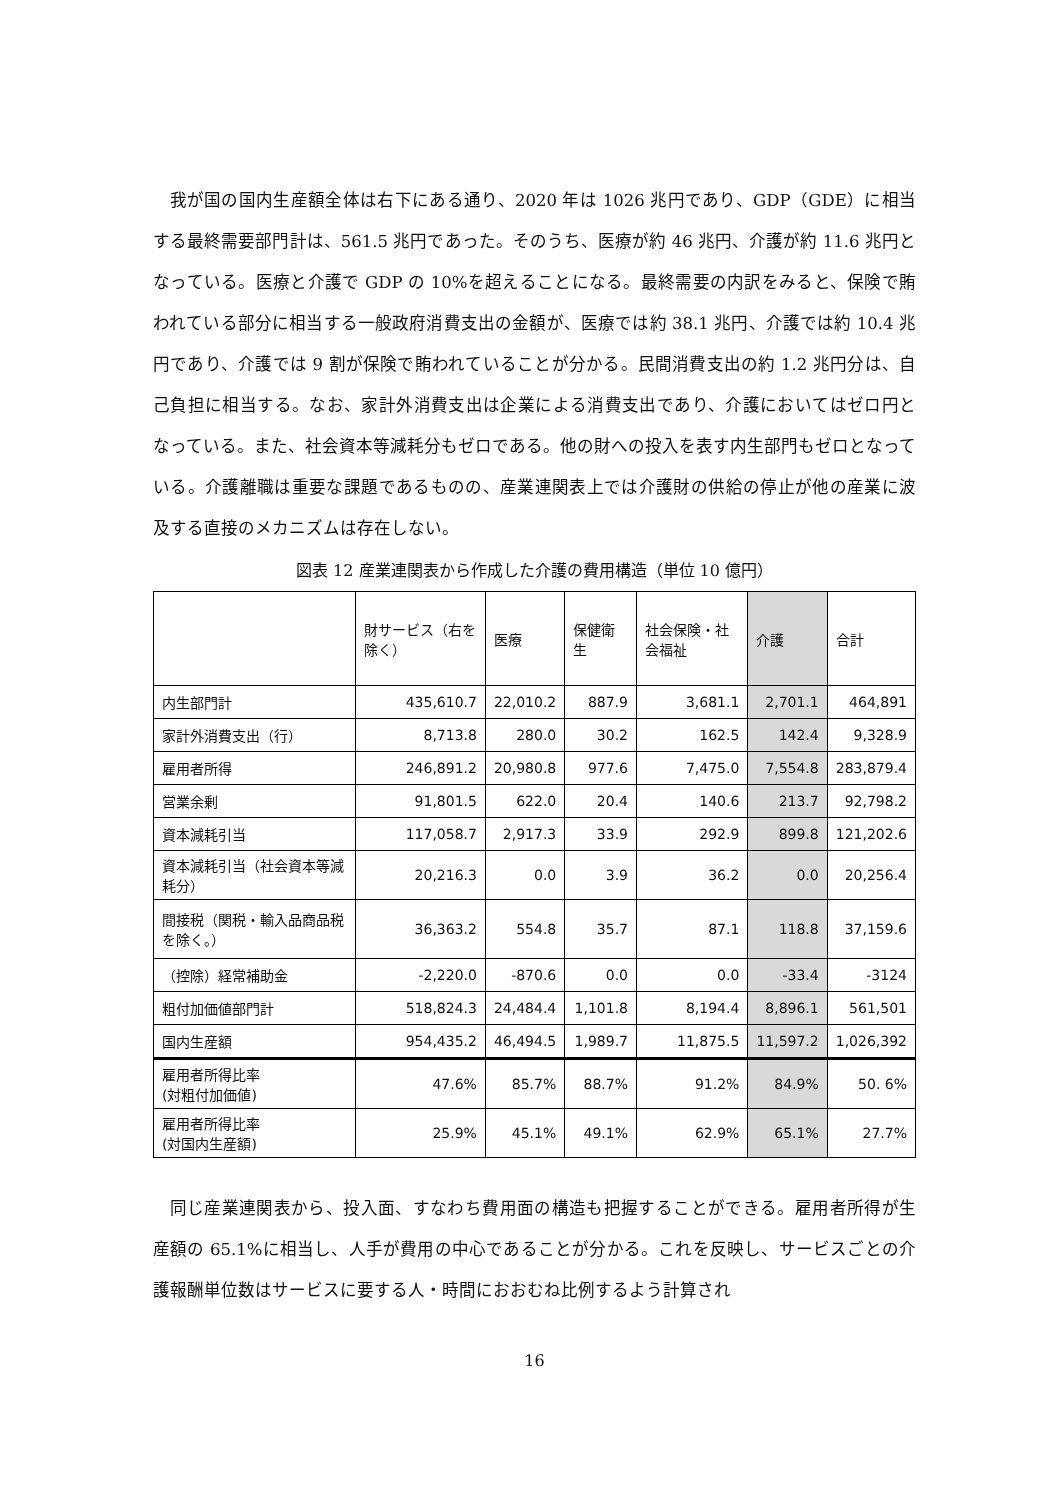我が国の国内生産額全体は右下にある通り、2020 年は 1026 兆円であり、GDP（GDE）に相当する最終需要部門計は、561.5 兆円であった。そのうち、医療が約 46 兆円、介護が約 11.6 兆円となっている。医療と介護で GDP の 10%を超えることになる。最終需要の内訳をみると、保険で賄われている部分に相当する一般政府消費支出の金額が、医療では約 38.1 兆円、介護では約 10.4 兆円であり、介護では 9 割が保険で賄われていることが分かる。民間消費支出の約 1.2 兆円分は、自己負担に相当する。なお、家計外消費支出は企業による消費支出であり、介護においてはゼロ円となっている。また、社会資本等減耗分もゼロである。他の財への投入を表す内生部門もゼロとなっている。介護離職は重要な課題であるものの、産業連関表上では介護財の供給の停止が他の産業に波及する直接のメカニズムは存在しない。
図表 12 産業連関表から作成した介護の費用構造（単位 10 億円）
| | 財サービス（右を除く） | 医療 | 保健衛生 | 社会保険・社会福祉 | 介護 | 合計 |
| --- | --- | --- | --- | --- | --- | --- |
| 内生部門計 | 435,610.7 | 22,010.2 | 887.9 | 3,681.1 | 2,701.1 | 464,891 |
| 家計外消費支出（行） | 8,713.8 | 280.0 | 30.2 | 162.5 | 142.4 | 9,328.9 |
| 雇用者所得 | 246,891.2 | 20,980.8 | 977.6 | 7,475.0 | 7,554.8 | 283,879.4 |
| 営業余剰 | 91,801.5 | 622.0 | 20.4 | 140.6 | 213.7 | 92,798.2 |
| 資本減耗引当 | 117,058.7 | 2,917.3 | 33.9 | 292.9 | 899.8 | 121,202.6 |
| 資本減耗引当（社会資本等減耗分） | 20,216.3 | 0.0 | 3.9 | 36.2 | 0.0 | 20,256.4 |
| 間接税（関税・輸入品商品税を除く。） | 36,363.2 | 554.8 | 35.7 | 87.1 | 118.8 | 37,159.6 |
| （控除）経常補助金 | -2,220.0 | -870.6 | 0.0 | 0.0 | -33.4 | -3124 |
| 粗付加価値部門計 | 518,824.3 | 24,484.4 | 1,101.8 | 8,194.4 | 8,896.1 | 561,501 |
| 国内生産額 | 954,435.2 | 46,494.5 | 1,989.7 | 11,875.5 | 11,597.2 | 1,026,392 |
| 雇用者所得比率 (対粗付加価値) | 47.6% | 85.7% | 88.7% | 91.2% | 84.9% | 50. 6% |
| 雇用者所得比率 (対国内生産額) | 25.9% | 45.1% | 49.1% | 62.9% | 65.1% | 27.7% |
同じ産業連関表から、投入面、すなわち費用面の構造も把握することができる。雇用者所得が生産額の 65.1%に相当し、人手が費用の中心であることが分かる。これを反映し、サービスごとの介護報酬単位数はサービスに要する人・時間におおむね比例するよう計算され
16